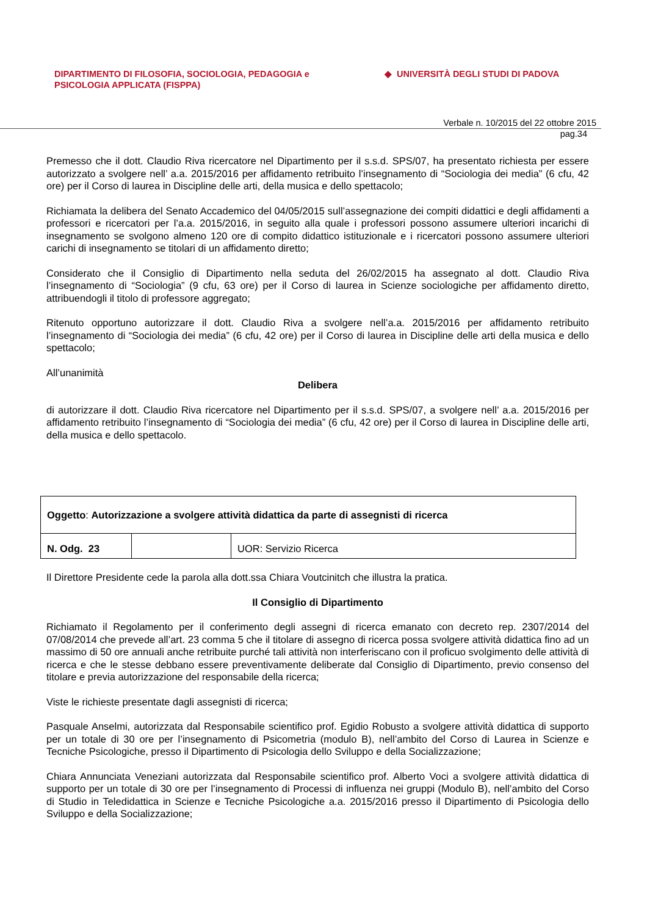DIPARTIMENTO DI FILOSOFIA, SOCIOLOGIA, PEDAGOGIA e
PSICOLOGIA APPLICATA (FISPPA)
◆ UNIVERSITÀ DEGLI STUDI DI PADOVA
Verbale n. 10/2015 del 22 ottobre 2015
pag.34
Premesso che il dott. Claudio Riva ricercatore nel Dipartimento per il s.s.d. SPS/07, ha presentato richiesta per essere autorizzato a svolgere nell’ a.a. 2015/2016 per affidamento retribuito l’insegnamento di “Sociologia dei media” (6 cfu, 42 ore) per il Corso di laurea in Discipline delle arti, della musica e dello spettacolo;
Richiamata la delibera del Senato Accademico del 04/05/2015 sull’assegnazione dei compiti didattici e degli affidamenti a professori e ricercatori per l’a.a. 2015/2016, in seguito alla quale i professori possono assumere ulteriori incarichi di insegnamento se svolgono almeno 120 ore di compito didattico istituzionale e i ricercatori possono assumere ulteriori carichi di insegnamento se titolari di un affidamento diretto;
Considerato che il Consiglio di Dipartimento nella seduta del 26/02/2015 ha assegnato al dott. Claudio Riva l’insegnamento di “Sociologia” (9 cfu, 63 ore) per il Corso di laurea in Scienze sociologiche per affidamento diretto, attribuendogli il titolo di professore aggregato;
Ritenuto opportuno autorizzare il dott. Claudio Riva a svolgere nell’a.a. 2015/2016 per affidamento retribuito l’insegnamento di “Sociologia dei media” (6 cfu, 42 ore) per il Corso di laurea in Discipline delle arti della musica e dello spettacolo;
All’unanimità
Delibera
di autorizzare il dott. Claudio Riva ricercatore nel Dipartimento per il s.s.d. SPS/07, a svolgere nell’ a.a. 2015/2016 per affidamento retribuito l’insegnamento di “Sociologia dei media” (6 cfu, 42 ore) per il Corso di laurea in Discipline delle arti, della musica e dello spettacolo.
| Oggetto : Autorizzazione a svolgere attività didattica da parte di assegnisti di ricerca | | |
| N. Odg. 23 | | UOR: Servizio Ricerca |
Il Direttore Presidente cede la parola alla dott.ssa Chiara Voutcinitch che illustra la pratica.
Il Consiglio di Dipartimento
Richiamato il Regolamento per il conferimento degli assegni di ricerca emanato con decreto rep. 2307/2014 del 07/08/2014 che prevede all’art. 23 comma 5 che il titolare di assegno di ricerca possa svolgere attività didattica fino ad un massimo di 50 ore annuali anche retribuite purché tali attività non interferiscano con il proficuo svolgimento delle attività di ricerca e che le stesse debbano essere preventivamente deliberate dal Consiglio di Dipartimento, previo consenso del titolare e previa autorizzazione del responsabile della ricerca;
Viste le richieste presentate dagli assegnisti di ricerca;
Pasquale Anselmi, autorizzata dal Responsabile scientifico prof. Egidio Robusto a svolgere attività didattica di supporto per un totale di 30 ore per l’insegnamento di Psicometria (modulo B), nell’ambito del Corso di Laurea in Scienze e Tecniche Psicologiche, presso il Dipartimento di Psicologia dello Sviluppo e della Socializzazione;
Chiara Annunciata Veneziani autorizzata dal Responsabile scientifico prof. Alberto Voci a svolgere attività didattica di supporto per un totale di 30 ore per l’insegnamento di Processi di influenza nei gruppi (Modulo B), nell’ambito del Corso di Studio in Teledidattica in Scienze e Tecniche Psicologiche a.a. 2015/2016 presso il Dipartimento di Psicologia dello Sviluppo e della Socializzazione;